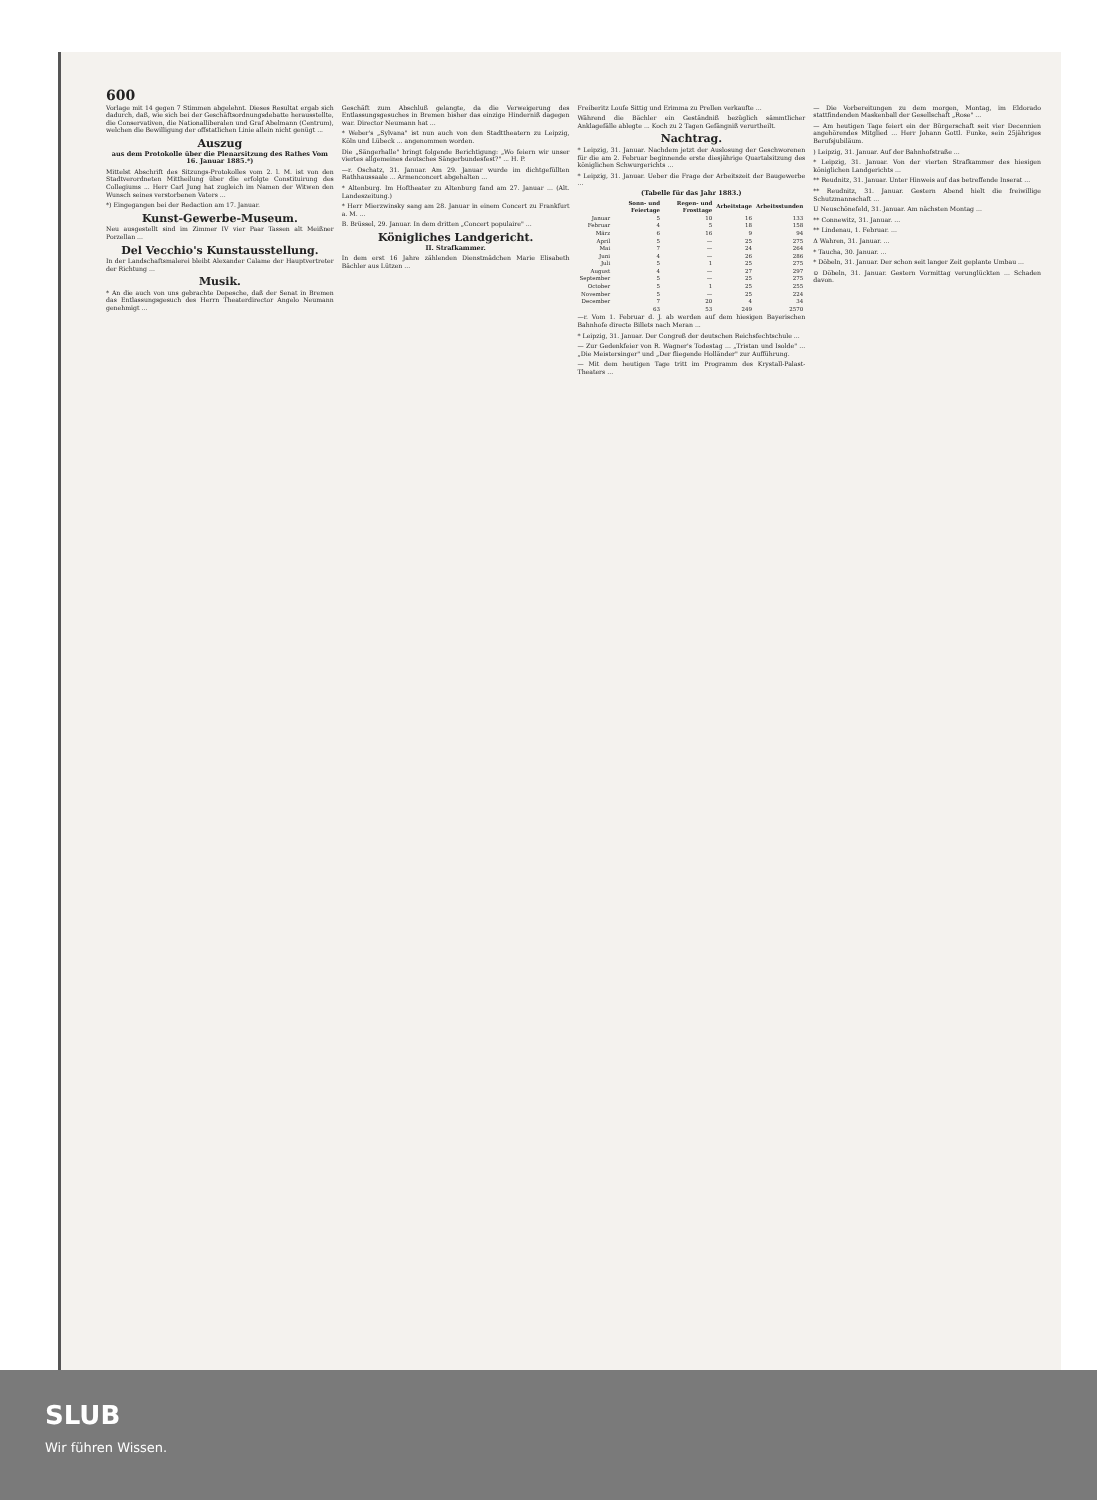600
Vorlage mit 14 gegen 7 Stimmen abgelehnt. Dieses Resultat ergab sich dadurch, daß, wie sich bei der Geschäftsordnungsdebatte herausstellte, die Conservativen, die Nationalliberalen und Graf Abelmann (Centrum), welchen die Bewilligung der offstatlichen Linie allein nicht genügt ...
Auszug
aus dem Protokolle über die Plenarsitzung des Rathes Vom 16. Januar 1885.*)
Mittelst Abschrift des Sitzungs-Protokolles vom 2. l. M. ist von den Stadtverordneten Mittheilung über die erfolgte Constituirung des Collegiums ... Herr Carl Jung hat zugleich im Namen der Witwen den Wunsch seines verstorbenen Vaters ...
*) Eingegangen bei der Redaction am 17. Januar.
Kunst-Gewerbe-Museum.
Neu ausgestellt sind im Zimmer IV vier Paar Tassen alt Meißner Porzellan ...
Del Vecchio's Kunstausstellung.
In der Landschaftsmalerei bleibt Alexander Calame der Hauptvertreter der Richtung ...
Musik.
* An die auch von uns gebrachte Depesche, daß der Senat in Bremen das Entlassungsgesuch des Herrn Theaterdirector Angelo Neumann genehmigt ...
Geschäft zum Abschluß gelangte, da die Verweigerung des Entlassungsgesuches in Bremen bisher das einzige Hinderniß dagegen war. Director Neumann hat ...
* Weber's „Sylvana" ist nun auch von den Stadttheatern zu Leipzig, Köln und Lübeck ... angenommen worden.
Die „Sängerhalle" bringt folgende Berichtigung: „Wo feiern wir unser viertes allgemeines deutsches Sängerbundesfest?" ... H. P.
—r. Oschatz, 31. Januar. Am 29. Januar wurde im dichtgefüllten Rathhaussaale ... Armenconcert abgehalten ...
* Altenburg. Im Hoftheater zu Altenburg fand am 27. Januar ... (Alt. Landeszeitung.)
* Herr Mierzwinsky sang am 28. Januar in einem Concert zu Frankfurt a. M. ...
B. Brüssel, 29. Januar. In dem dritten „Concert populaire" ...
Königliches Landgericht.
II. Strafkammer.
In dem erst 16 Jahre zählenden Dienstmädchen Marie Elisabeth Bächler aus Lützen ...
Freiberitz Loufe Sittig und Erimma zu Prellen verkaufte ...
Während die Bächler ein Geständniß bezüglich sämmtlicher Anklagefälle ablegte ... Koch zu 2 Tagen Gefängniß verurtheilt.
Nachtrag.
* Leipzig, 31. Januar. Nachdem jetzt der Auslosung der Geschworenen für die am 2. Februar beginnende erste diesjährige Quartalsitzung des königlichen Schwurgerichts ...
* Leipzig, 31. Januar. Ueber die Frage der Arbeitszeit der Baugewerbe ...
(Tabelle für das Jahr 1883.)
| | Sonn- und Feiertage | Regen- und Frosttage | Arbeitstage | Arbeitsstunden |
| --- | --- | --- | --- | --- |
| Januar | 5 | 10 | 16 | 133 |
| Februar | 4 | 5 | 18 | 158 |
| März | 6 | 16 | 9 | 94 |
| April | 5 | — | 25 | 275 |
| Mai | 7 | — | 24 | 264 |
| Juni | 4 | — | 26 | 286 |
| Juli | 5 | 1 | 25 | 275 |
| August | 4 | — | 27 | 297 |
| September | 5 | — | 25 | 275 |
| October | 5 | 1 | 25 | 255 |
| November | 5 | — | 25 | 224 |
| December | 7 | 20 | 4 | 34 |
| | 63 | 53 | 249 | 2570 |
—r. Vom 1. Februar d. J. ab werden auf dem hiesigen Bayerischen Bahnhofe directe Billets nach Meran ...
* Leipzig, 31. Januar. Der Congreß der deutschen Reichsfechtschule ...
— Zur Gedenkfeier von R. Wagner's Todestag ... „Tristan und Isolde" ... „Die Meistersinger" und „Der fliegende Holländer" zur Aufführung.
— Mit dem heutigen Tage tritt im Programm des Krystall-Palast-Theaters ...
— Die Vorbereitungen zu dem morgen, Montag, im Eldorado stattfindenden Maskenball der Gesellschaft „Rose" ...
— Am heutigen Tage feiert ein der Bürgerschaft seit vier Decennien angehörendes Mitglied ... Herr Johann Gottl. Funke, sein 25jähriges Berufsjubiläum.
) Leipzig, 31. Januar. Auf der Bahnhofstraße ...
* Leipzig, 31. Januar. Von der vierten Strafkammer des hiesigen königlichen Landgerichts ...
** Reudnitz, 31. Januar. Unter Hinweis auf das betreffende Inserat ...
** Reudnitz, 31. Januar. Gestern Abend hielt die freiwillige Schutzmannschaft ...
U Neuschönefeld, 31. Januar. Am nächsten Montag ...
** Connewitz, 31. Januar. ...
** Lindenau, 1. Februar. ...
Δ Wahren, 31. Januar. ...
* Taucha, 30. Januar. ...
* Döbeln, 31. Januar. Der schon seit langer Zeit geplante Umbau ...
⊙ Döbeln, 31. Januar. Gestern Vormittag verunglückten ... Schaden davon.
SLUB
Wir führen Wissen.